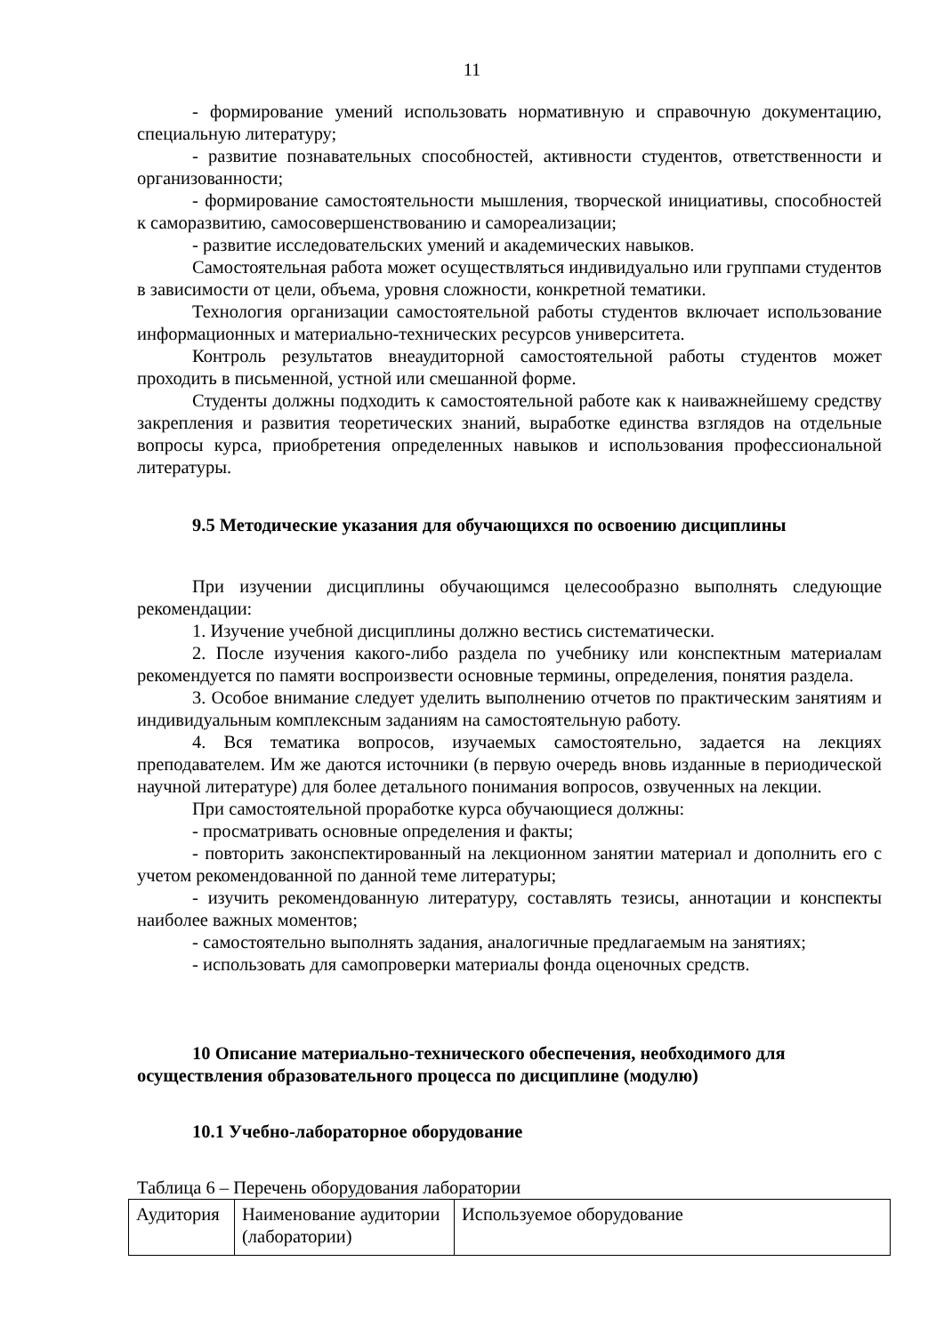11
- формирование умений использовать нормативную и справочную документацию, специальную литературу;
- развитие познавательных способностей, активности студентов, ответственности и организованности;
- формирование самостоятельности мышления, творческой инициативы, способностей к саморазвитию, самосовершенствованию и самореализации;
- развитие исследовательских умений и академических навыков.
Самостоятельная работа может осуществляться индивидуально или группами студентов в зависимости от цели, объема, уровня сложности, конкретной тематики.
Технология организации самостоятельной работы студентов включает использование информационных и материально-технических ресурсов университета.
Контроль результатов внеаудиторной самостоятельной работы студентов может проходить в письменной, устной или смешанной форме.
Студенты должны подходить к самостоятельной работе как к наиважнейшему средству закрепления и развития теоретических знаний, выработке единства взглядов на отдельные вопросы курса, приобретения определенных навыков и использования профессиональной литературы.
9.5 Методические указания для обучающихся по освоению дисциплины
При изучении дисциплины обучающимся целесообразно выполнять следующие рекомендации:
1. Изучение учебной дисциплины должно вестись систематически.
2. После изучения какого-либо раздела по учебнику или конспектным материалам рекомендуется по памяти воспроизвести основные термины, определения, понятия раздела.
3. Особое внимание следует уделить выполнению отчетов по практическим занятиям и индивидуальным комплексным заданиям на самостоятельную работу.
4. Вся тематика вопросов, изучаемых самостоятельно, задается на лекциях преподавателем. Им же даются источники (в первую очередь вновь изданные в периодической научной литературе) для более детального понимания вопросов, озвученных на лекции.
При самостоятельной проработке курса обучающиеся должны:
- просматривать основные определения и факты;
- повторить законспектированный на лекционном занятии материал и дополнить его с учетом рекомендованной по данной теме литературы;
- изучить рекомендованную литературу, составлять тезисы, аннотации и конспекты наиболее важных моментов;
- самостоятельно выполнять задания, аналогичные предлагаемым на занятиях;
- использовать для самопроверки материалы фонда оценочных средств.
10 Описание материально-технического обеспечения, необходимого для осуществления образовательного процесса по дисциплине (модулю)
10.1 Учебно-лабораторное оборудование
Таблица 6 – Перечень оборудования лаборатории
| Аудитория | Наименование аудитории (лаборатории) | Используемое оборудование |